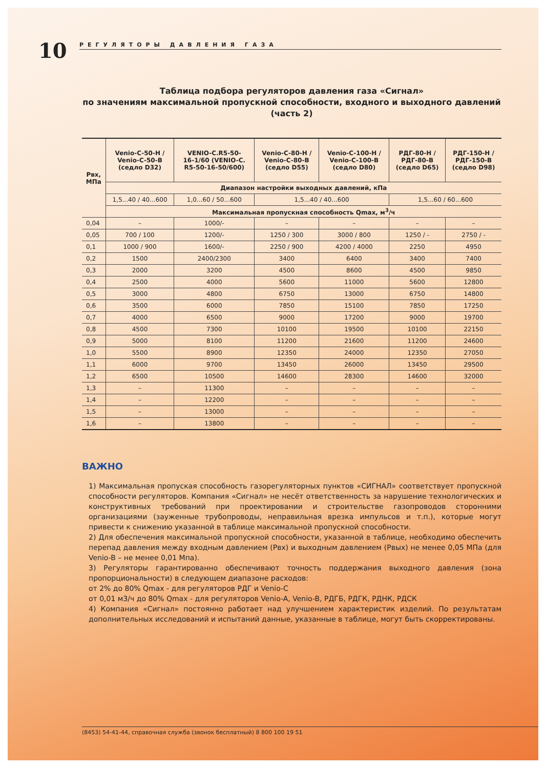10
РЕГУЛЯТОРЫ ДАВЛЕНИЯ ГАЗА
Таблица подбора регуляторов давления газа «Сигнал»
по значениям максимальной пропускной способности, входного и выходного давлений
(часть 2)
| Рвх, МПа | Venio-C-50-H / Venio-C-50-B (седло D32) | VENIO-C.R5-50- 16-1/60 (VENIO-C. R5-50-16-50/600) | Venio-C-80-H / Venio-C-80-B (седло D55) | Venio-C-100-H / Venio-C-100-B (седло D80) | РДГ-80-Н / РДГ-80-В (седло D65) | РДГ-150-Н / РДГ-150-В (седло D98) |
| --- | --- | --- | --- | --- | --- | --- |
| | Диапазон настройки выходных давлений, кПа | | | | | |
| | 1,5...40 / 40...600 | 1,0...60 / 50...600 | 1,5...40 / 40...600 | | 1,5...60 / 60...600 | |
| | Максимальная пропускная способность Qmax, м<sup>3</sup>/ч | | | | | |
| 0,04 | – | 1000/- | – | – | – | – |
| 0,05 | 700 / 100 | 1200/- | 1250 / 300 | 3000 / 800 | 1250 / - | 2750 / - |
| 0,1 | 1000 / 900 | 1600/- | 2250 / 900 | 4200 / 4000 | 2250 | 4950 |
| 0,2 | 1500 | 2400/2300 | 3400 | 6400 | 3400 | 7400 |
| 0,3 | 2000 | 3200 | 4500 | 8600 | 4500 | 9850 |
| 0,4 | 2500 | 4000 | 5600 | 11000 | 5600 | 12800 |
| 0,5 | 3000 | 4800 | 6750 | 13000 | 6750 | 14800 |
| 0,6 | 3500 | 6000 | 7850 | 15100 | 7850 | 17250 |
| 0,7 | 4000 | 6500 | 9000 | 17200 | 9000 | 19700 |
| 0,8 | 4500 | 7300 | 10100 | 19500 | 10100 | 22150 |
| 0,9 | 5000 | 8100 | 11200 | 21600 | 11200 | 24600 |
| 1,0 | 5500 | 8900 | 12350 | 24000 | 12350 | 27050 |
| 1,1 | 6000 | 9700 | 13450 | 26000 | 13450 | 29500 |
| 1,2 | 6500 | 10500 | 14600 | 28300 | 14600 | 32000 |
| 1,3 | – | 11300 | – | – | – | – |
| 1,4 | – | 12200 | – | – | – | – |
| 1,5 | – | 13000 | – | – | – | – |
| 1,6 | – | 13800 | – | – | – | – |
ВАЖНО
1) Максимальная пропуская способность газорегуляторных пунктов «СИГНАЛ» соответствует пропускной способности регуляторов. Компания «Сигнал» не несёт ответственность за нарушение технологических и конструктивных требований при проектировании и строительстве газопроводов сторонними организациями (зауженные трубопроводы, неправильная врезка импульсов и т.п.), которые могут привести к снижению указанной в таблице максимальной пропускной способности.
2) Для обеспечения максимальной пропускной способности, указанной в таблице, необходимо обеспечить перепад давления между входным давлением (Рвх) и выходным давлением (Рвых) не менее 0,05 МПа (для Venio-B – не менее 0,01 Мпа).
3) Регуляторы гарантированно обеспечивают точность поддержания выходного давления (зона пропорциональности) в следующем диапазоне расходов:
от 2% до 80% Qmax - для регуляторов РДГ и Venio-C
от 0,01 м3/ч до 80% Qmax - для регуляторов Venio-A, Venio-B, РДГБ, РДГК, РДНК, РДСК
4) Компания «Сигнал» постоянно работает над улучшением характеристик изделий. По результатам дополнительных исследований и испытаний данные, указанные в таблице, могут быть скорректированы.
(8453) 54-41-44, справочная служба (звонок бесплатный) 8 800 100 19 51